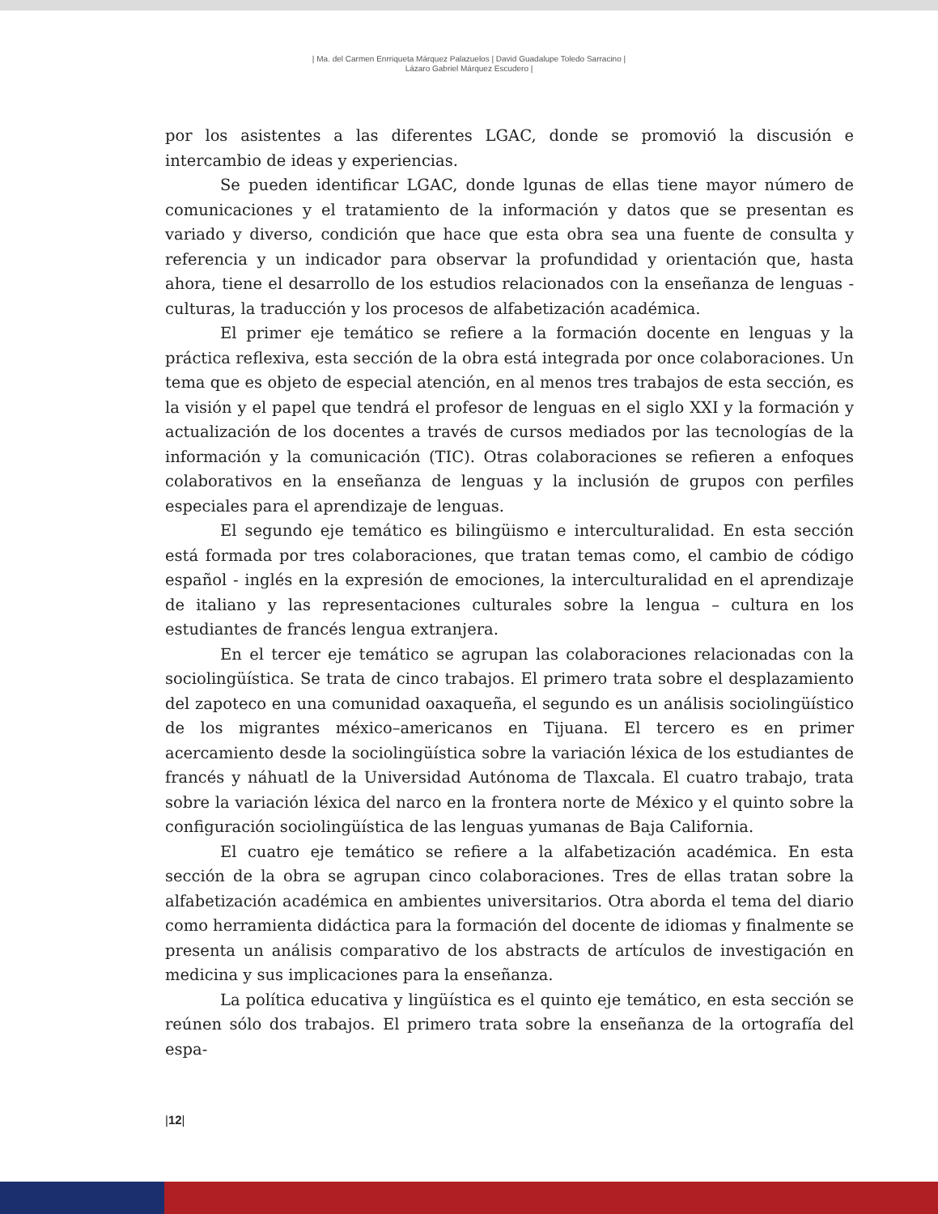| Ma. del Carmen Enrriqueta Márquez Palazuelos | David Guadalupe Toledo Sarracino |
Lázaro Gabriel Márquez Escudero |
por los asistentes a las diferentes LGAC, donde se promovió la discusión e intercambio de ideas y experiencias.
Se pueden identificar LGAC, donde lgunas de ellas tiene mayor número de comunicaciones y el tratamiento de la información y datos que se presentan es variado y diverso, condición que hace que esta obra sea una fuente de consulta y referencia y un indicador para observar la profundidad y orientación que, hasta ahora, tiene el desarrollo de los estudios relacionados con la enseñanza de lenguas - culturas, la traducción y los procesos de alfabetización académica.
El primer eje temático se refiere a la formación docente en lenguas y la práctica reflexiva, esta sección de la obra está integrada por once colaboraciones. Un tema que es objeto de especial atención, en al menos tres trabajos de esta sección, es la visión y el papel que tendrá el profesor de lenguas en el siglo XXI y la formación y actualización de los docentes a través de cursos mediados por las tecnologías de la información y la comunicación (TIC). Otras colaboraciones se refieren a enfoques colaborativos en la enseñanza de lenguas y la inclusión de grupos con perfiles especiales para el aprendizaje de lenguas.
El segundo eje temático es bilingüismo e interculturalidad. En esta sección está formada por tres colaboraciones, que tratan temas como, el cambio de código español - inglés en la expresión de emociones, la interculturalidad en el aprendizaje de italiano y las representaciones culturales sobre la lengua – cultura en los estudiantes de francés lengua extranjera.
En el tercer eje temático se agrupan las colaboraciones relacionadas con la sociolingüística. Se trata de cinco trabajos. El primero trata sobre el desplazamiento del zapoteco en una comunidad oaxaqueña, el segundo es un análisis sociolingüístico de los migrantes méxico–americanos en Tijuana. El tercero es en primer acercamiento desde la sociolingüística sobre la variación léxica de los estudiantes de francés y náhuatl de la Universidad Autónoma de Tlaxcala. El cuatro trabajo, trata sobre la variación léxica del narco en la frontera norte de México y el quinto sobre la configuración sociolingüística de las lenguas yumanas de Baja California.
El cuatro eje temático se refiere a la alfabetización académica. En esta sección de la obra se agrupan cinco colaboraciones. Tres de ellas tratan sobre la alfabetización académica en ambientes universitarios. Otra aborda el tema del diario como herramienta didáctica para la formación del docente de idiomas y finalmente se presenta un análisis comparativo de los abstracts de artículos de investigación en medicina y sus implicaciones para la enseñanza.
La política educativa y lingüística es el quinto eje temático, en esta sección se reúnen sólo dos trabajos. El primero trata sobre la enseñanza de la ortografía del espa-
|12|